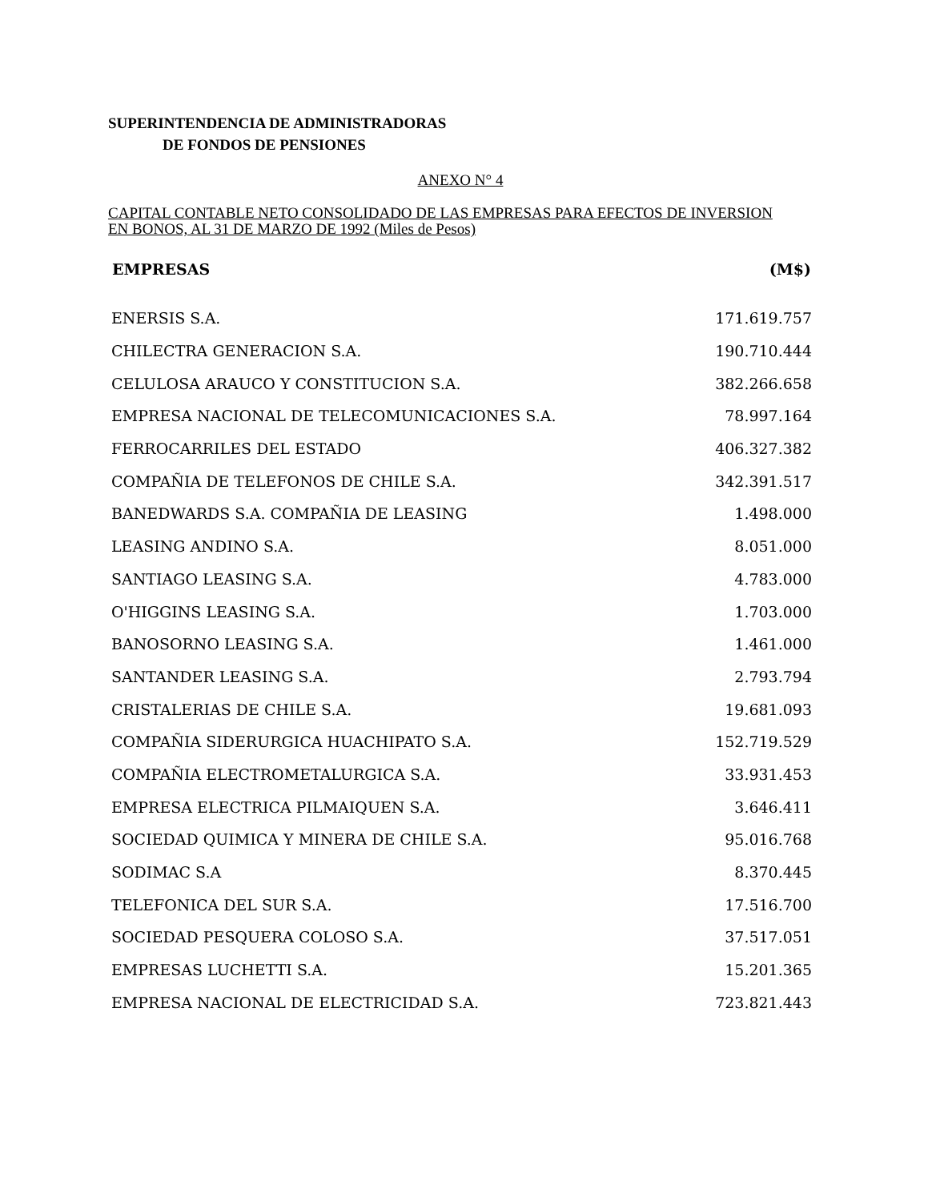SUPERINTENDENCIA DE ADMINISTRADORAS
DE FONDOS DE PENSIONES
ANEXO N° 4
CAPITAL CONTABLE NETO CONSOLIDADO DE LAS EMPRESAS PARA EFECTOS DE INVERSION EN BONOS, AL 31 DE MARZO DE 1992 (Miles de Pesos)
| EMPRESAS | (M$) |
| --- | --- |
| ENERSIS S.A. | 171.619.757 |
| CHILECTRA GENERACION S.A. | 190.710.444 |
| CELULOSA ARAUCO Y CONSTITUCION S.A. | 382.266.658 |
| EMPRESA NACIONAL DE TELECOMUNICACIONES S.A. | 78.997.164 |
| FERROCARRILES DEL ESTADO | 406.327.382 |
| COMPAÑIA DE TELEFONOS DE CHILE S.A. | 342.391.517 |
| BANEDWARDS S.A. COMPAÑIA DE LEASING | 1.498.000 |
| LEASING ANDINO S.A. | 8.051.000 |
| SANTIAGO LEASING S.A. | 4.783.000 |
| O'HIGGINS LEASING S.A. | 1.703.000 |
| BANOSORNO LEASING S.A. | 1.461.000 |
| SANTANDER LEASING S.A. | 2.793.794 |
| CRISTALERIAS DE CHILE S.A. | 19.681.093 |
| COMPAÑIA SIDERURGICA HUACHIPATO S.A. | 152.719.529 |
| COMPAÑIA ELECTROMETALURGICA S.A. | 33.931.453 |
| EMPRESA ELECTRICA PILMAIQUEN S.A. | 3.646.411 |
| SOCIEDAD QUIMICA Y MINERA DE CHILE S.A. | 95.016.768 |
| SODIMAC S.A | 8.370.445 |
| TELEFONICA DEL SUR S.A. | 17.516.700 |
| SOCIEDAD PESQUERA COLOSO S.A. | 37.517.051 |
| EMPRESAS LUCHETTI S.A. | 15.201.365 |
| EMPRESA NACIONAL DE ELECTRICIDAD S.A. | 723.821.443 |